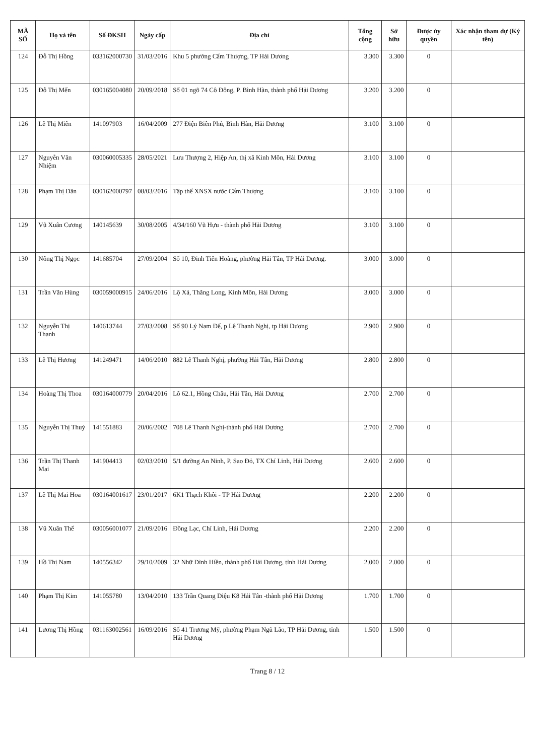| MÃ SỐ | Họ và tên | Số ĐKSH | Ngày cấp | Địa chỉ | Tổng cộng | Sở hữu | Được ủy quyền | Xác nhận tham dự (Ký tên) |
| --- | --- | --- | --- | --- | --- | --- | --- | --- |
| 124 | Đỗ Thị Hồng | 033162000730 | 31/03/2016 | Khu 5 phường Cẩm Thượng, TP Hải Dương | 3.300 | 3.300 | 0 | |
| 125 | Đỗ Thị Mến | 030165004080 | 20/09/2018 | Số 01 ngõ 74 Cô Đông, P. Bình Hàn, thành phố Hải Dương | 3.200 | 3.200 | 0 | |
| 126 | Lê Thị Miên | 141097903 | 16/04/2009 | 277 Điện Biên Phủ, Bình Hàn, Hải Dương | 3.100 | 3.100 | 0 | |
| 127 | Nguyễn Văn Nhiệm | 030060005335 | 28/05/2021 | Lưu Thượng 2, Hiệp An, thị xã Kinh Môn, Hải Dương | 3.100 | 3.100 | 0 | |
| 128 | Phạm Thị Dân | 030162000797 | 08/03/2016 | Tập thể XNSX nước Cẩm Thượng | 3.100 | 3.100 | 0 | |
| 129 | Vũ Xuân Cương | 140145639 | 30/08/2005 | 4/34/160 Vũ Hựu - thành phố Hải Dương | 3.100 | 3.100 | 0 | |
| 130 | Nông Thị Ngọc | 141685704 | 27/09/2004 | Số 10, Đinh Tiên Hoàng, phường Hải Tân, TP Hải Dương. | 3.000 | 3.000 | 0 | |
| 131 | Trần Văn Hùng | 030059000915 | 24/06/2016 | Lộ Xá, Thăng Long, Kinh Môn, Hải Dương | 3.000 | 3.000 | 0 | |
| 132 | Nguyễn Thị Thanh | 140613744 | 27/03/2008 | Số 90 Lý Nam Đế, p Lê Thanh Nghị, tp Hải Dương | 2.900 | 2.900 | 0 | |
| 133 | Lê Thị Hương | 141249471 | 14/06/2010 | 882 Lê Thanh Nghị, phường Hải Tân, Hải Dương | 2.800 | 2.800 | 0 | |
| 134 | Hoàng Thị Thoa | 030164000779 | 20/04/2016 | Lô 62.1, Hồng Châu, Hải Tân, Hải Dương | 2.700 | 2.700 | 0 | |
| 135 | Nguyễn Thị Thuỷ | 141551883 | 20/06/2002 | 708 Lê Thanh Nghị-thành phố Hải Dương | 2.700 | 2.700 | 0 | |
| 136 | Trần Thị Thanh Mai | 141904413 | 02/03/2010 | 5/1 đường An Ninh, P. Sao Đỏ, TX Chí Linh, Hải Dương | 2.600 | 2.600 | 0 | |
| 137 | Lê Thị Mai Hoa | 030164001617 | 23/01/2017 | 6K1 Thạch Khôi - TP Hải Dương | 2.200 | 2.200 | 0 | |
| 138 | Vũ Xuân Thế | 030056001077 | 21/09/2016 | Đồng Lạc, Chí Linh, Hải Dương | 2.200 | 2.200 | 0 | |
| 139 | Hồ Thị Nam | 140556342 | 29/10/2009 | 32 Nhữ Đình Hiền, thành phố Hải Dương, tỉnh Hải Dương | 2.000 | 2.000 | 0 | |
| 140 | Phạm Thị Kim | 141055780 | 13/04/2010 | 133 Trần Quang Diệu K8 Hải Tân -thành phố Hải Dương | 1.700 | 1.700 | 0 | |
| 141 | Lương Thị Hồng | 031163002561 | 16/09/2016 | Số 41 Trương Mỹ, phường Phạm Ngũ Lão, TP Hải Dương, tỉnh Hải Dương | 1.500 | 1.500 | 0 | |
Trang 8 / 12